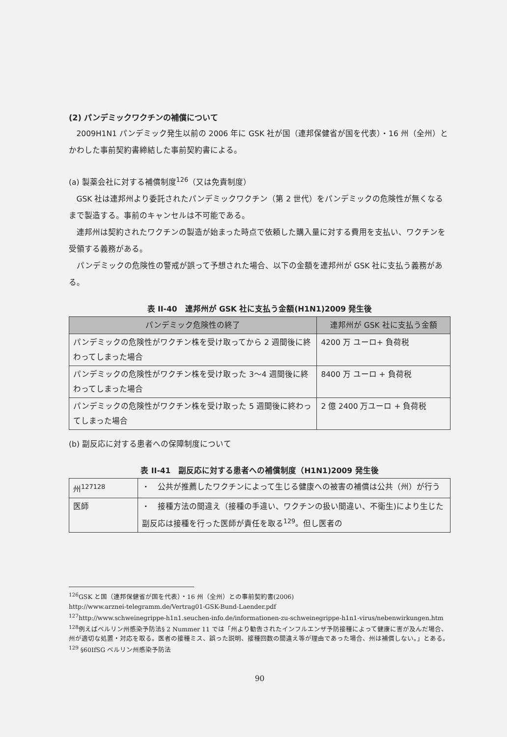(2) パンデミックワクチンの補償について
2009H1N1 パンデミック発生以前の 2006 年に GSK 社が国（連邦保健省が国を代表）・16 州（全州）とかわした事前契約書締結した事前契約書による。
(a) 製薬会社に対する補償制度<sup>126</sup>（又は免責制度）
GSK 社は連邦州より委託されたパンデミックワクチン（第 2 世代）をパンデミックの危険性が無くなるまで製造する。事前のキャンセルは不可能である。
連邦州は契約されたワクチンの製造が始まった時点で依頼した購入量に対する費用を支払い、ワクチンを受領する義務がある。
パンデミックの危険性の警戒が誤って予想された場合、以下の金額を連邦州が GSK 社に支払う義務がある。
表 II-40　連邦州が GSK 社に支払う金額(H1N1)2009 発生後
| パンデミック危険性の終了 | 連邦州が GSK 社に支払う金額 |
| --- | --- |
| パンデミックの危険性がワクチン株を受け取ってから 2 週間後に終わってしまった場合 | 4200 万 ユーロ+ 負荷税 |
| パンデミックの危険性がワクチン株を受け取った 3～4 週間後に終わってしまった場合 | 8400 万 ユーロ + 負荷税 |
| パンデミックの危険性がワクチン株を受け取った 5 週間後に終わってしまった場合 | 2 億 2400 万ユーロ + 負荷税 |
(b) 副反応に対する患者への保障制度について
表 II-41　副反応に対する患者への補償制度（H1N1)2009 発生後
| 州<sup>127128</sup> | ・ 公共が推薦したワクチンによって生じる健康への被害の補償は公共（州）が行う |
| 医師 | ・ 接種方法の間違え（接種の手違い、ワクチンの扱い間違い、不衛生)により生じた副反応は接種を行った医師が責任を取る<sup>129</sup>。但し医者の |
<sup>126</sup> GSK と国（連邦保健省が国を代表）・16 州（全州）との事前契約書(2006)
http://www.arznei-telegramm.de/Vertrag01-GSK-Bund-Laender.pdf
<sup>127</sup> http://www.schweinegrippe-h1n1.seuchen-info.de/informationen-zu-schweinegrippe-h1n1-virus/nebenwirkungen.htm
<sup>128</sup> 例えばベルリン州感染予防法§ 2 Nummer 11 では「州より勧告されたインフルエンザ予防接種によって健康に害が及んだ場合、州が適切な処置・対応を取る。医者の接種ミス、誤った説明、接種回数の間違え等が理由であった場合、州は補償しない。」とある。
<sup>129</sup> §60IfSG ベルリン州感染予防法
90